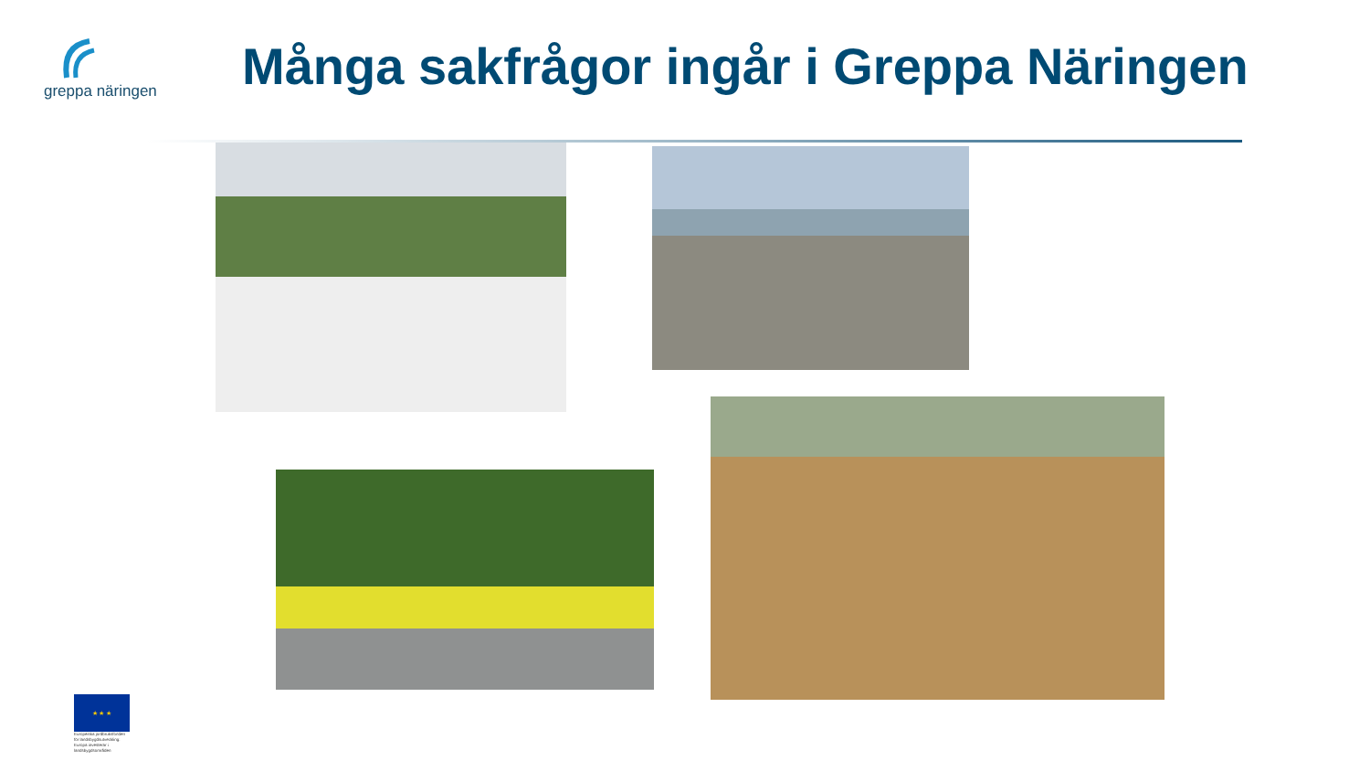greppa näringen
Många sakfrågor ingår i Greppa Näringen
★ ★ ★
Europeiska jordbruksfonden för landsbygdsutveckling: Europa investerar i landsbygdsområden